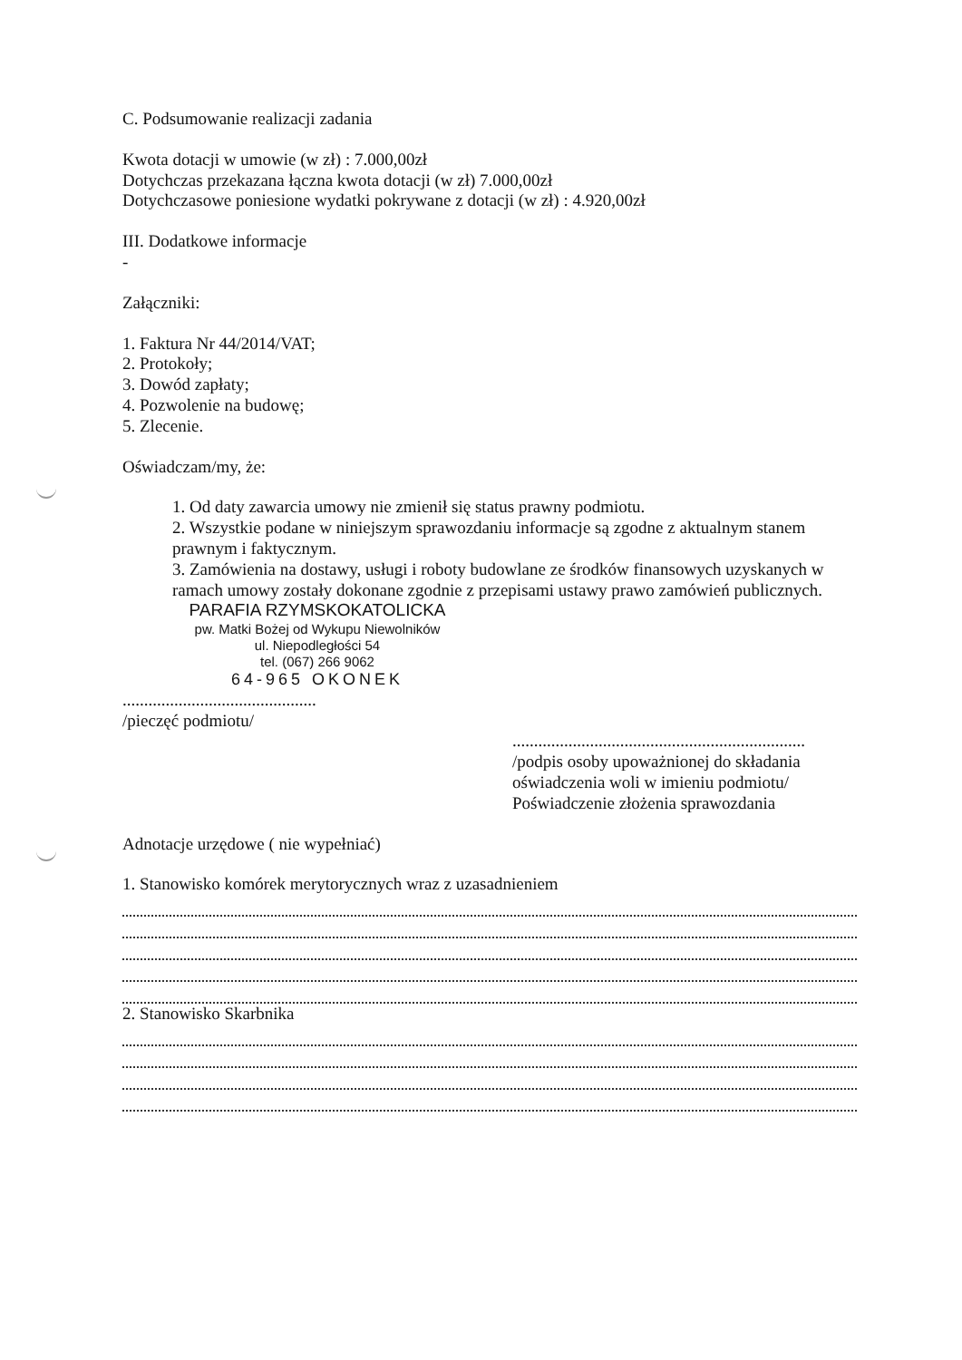C. Podsumowanie realizacji zadania
Kwota dotacji w umowie (w zł) : 7.000,00zł
Dotychczas przekazana łączna kwota dotacji (w zł) 7.000,00zł
Dotychczasowe poniesione wydatki pokrywane z dotacji (w zł) : 4.920,00zł
III. Dodatkowe informacje
-
Załączniki:
1. Faktura Nr 44/2014/VAT;
2. Protokoły;
3. Dowód zapłaty;
4. Pozwolenie na budowę;
5. Zlecenie.
Oświadczam/my, że:
1. Od daty zawarcia umowy nie zmienił się status prawny podmiotu.
2. Wszystkie podane w niniejszym sprawozdaniu informacje są zgodne z aktualnym stanem prawnym i faktycznym.
3. Zamówienia na dostawy, usługi i roboty budowlane ze środków finansowych uzyskanych w ramach umowy zostały dokonane zgodnie z przepisami ustawy prawo zamówień publicznych.
PARAFIA RZYMSKOKATOLICKA
pw. Matki Bożej od Wykupu Niewolników
ul. Niepodległości 54
tel. (067) 266 9062
64-965 OKONEK
.............................................
/pieczęć podmiotu/
....................................................................
/podpis osoby upoważnionej do składania oświadczenia woli w imieniu podmiotu/
Poświadczenie złożenia sprawozdania
Adnotacje urzędowe ( nie wypełniać)
1. Stanowisko komórek merytorycznych wraz z uzasadnieniem
2. Stanowisko Skarbnika